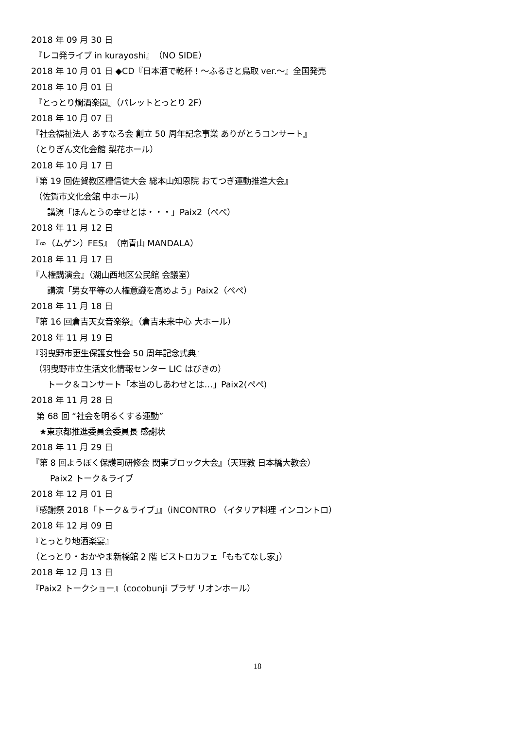2018 年 09 月 30 日
『レコ発ライブ in kurayoshi』（NO SIDE）
2018 年 10 月 01 日 ◆CD『日本酒で乾杯！～ふるさと鳥取 ver.～』全国発売
2018 年 10 月 01 日
『とっとり燗酒楽園』（パレットとっとり 2F）
2018 年 10 月 07 日
『社会福祉法人 あすなろ会 創立 50 周年記念事業 ありがとうコンサート』
（とりぎん文化会館 梨花ホール）
2018 年 10 月 17 日
『第 19 回佐賀教区檀信徒大会 総本山知恩院 おてつぎ運動推進大会』
（佐賀市文化会館 中ホール）
講演「ほんとうの幸せとは・・・」Paix2（ぺぺ）
2018 年 11 月 12 日
『∞（ムゲン）FES』（南青山 MANDALA）
2018 年 11 月 17 日
『人権講演会』（湖山西地区公民館 会議室）
講演「男女平等の人権意識を高めよう」Paix2（ぺぺ）
2018 年 11 月 18 日
『第 16 回倉吉天女音楽祭』（倉吉未来中心 大ホール）
2018 年 11 月 19 日
『羽曳野市更生保護女性会 50 周年記念式典』
（羽曳野市立生活文化情報センター LIC はびきの）
トーク＆コンサート「本当のしあわせとは…」Paix2(ぺぺ)
2018 年 11 月 28 日
第 68 回 “社会を明るくする運動”
★東京都推進委員会委員長 感謝状
2018 年 11 月 29 日
『第 8 回ようぼく保護司研修会 関東ブロック大会』（天理教 日本橋大教会）
Paix2 トーク＆ライブ
2018 年 12 月 01 日
『感謝祭 2018「トーク＆ライブ」』（iNCONTRO （イタリア料理 インコントロ）
2018 年 12 月 09 日
『とっとり地酒楽宴』
（とっとり・おかやま新橋館 2 階 ビストロカフェ「ももてなし家」）
2018 年 12 月 13 日
『Paix2 トークショー』（cocobunji プラザ リオンホール）
18